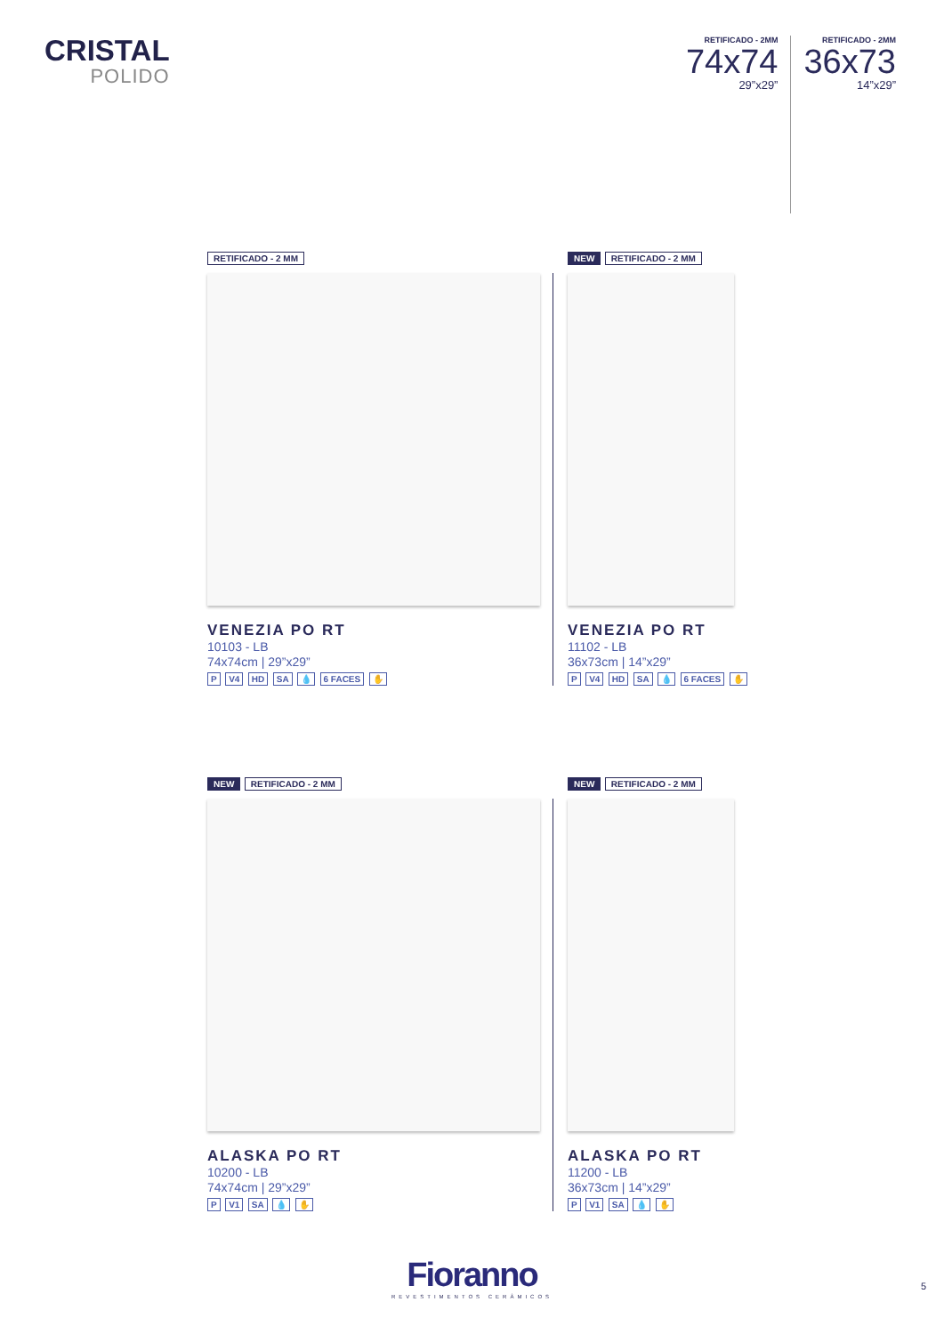CRISTAL
POLIDO
RETIFICADO - 2MM
74x74
29”x29”
RETIFICADO - 2MM
36x73
14”x29”
RETIFICADO - 2 MM
VENEZIA PO RT
10103 - LB
74x74cm | 29”x29”
P V4 HD SA 💧 6 FACES ✋
NEW RETIFICADO - 2 MM
VENEZIA PO RT
11102 - LB
36x73cm | 14”x29”
P V4 HD SA 💧 6 FACES ✋
NEW RETIFICADO - 2 MM
ALASKA PO RT
10200 - LB
74x74cm | 29”x29”
P V1 SA 💧 ✋
NEW RETIFICADO - 2 MM
ALASKA PO RT
11200 - LB
36x73cm | 14”x29”
P V1 SA 💧 ✋
Fioranno
REVESTIMENTOS CERÂMICOS
5